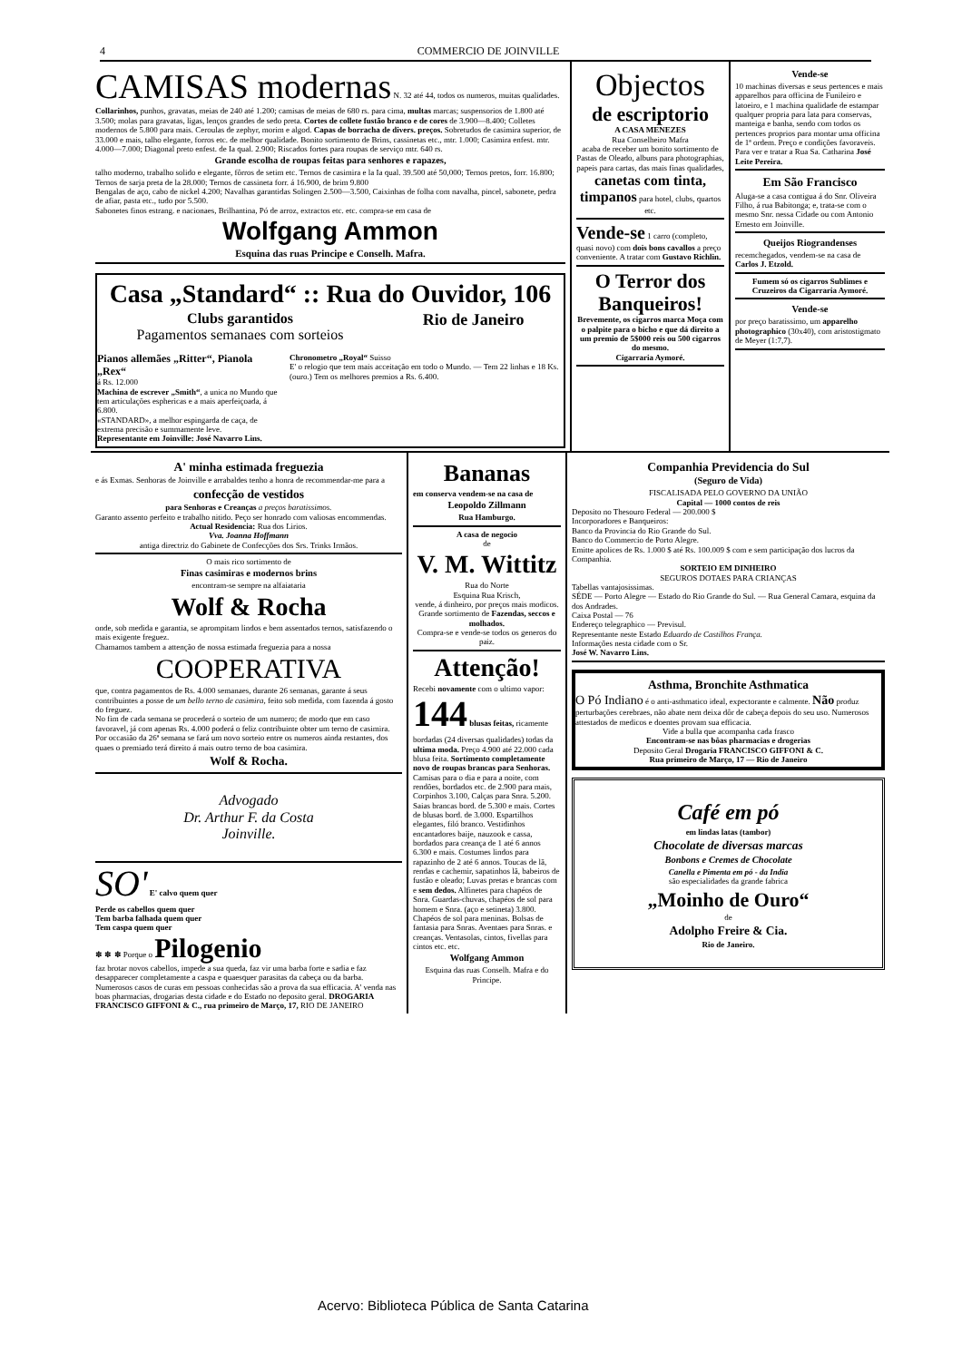4 COMMERCIO DE JOINVILLE
CAMISAS modernas N. 32 até 44, todos os numeros, muitas qualidades. Collarinhos, punhos, gravatas, meias de 240 até 1.200; camisas de meias de 680 rs. para cima, multas marcas; suspensorios de 1.800 até 3.500; molas para gravatas, ligas, lenços grandes de sedo preta. Cortes de collete fustão branco e de cores de 3.900—8.400; Colletes modernos de 5.800 para mais. Ceroulas de zephyr, morim e algod. Capas de borracha de divers. preços. Sobretudos de casimira superior, de 33.000 e mais, talho elegante, forros etc. de melhor qualidade. Bonito sortimento de Brins, cassinetas etc., mtr. 1.000; Casimira enfest. mtr. 4.000—7.000; Diagonal preto enfest. de Ia qual. 2.900; Riscados fortes para roupas de serviço mtr. 640 rs.
Grande escolha de roupas feitas para senhores e rapazes,
talho moderno, trabalho solido e elegante, fôrros de setim etc. Ternos de casimira e la Ia qual. 39.500 até 50,000; Ternos pretos, forr. 16.800; Ternos de sarja preta de la 28.000; Ternos de cassineta forr. á 16.900, de brim 9.800
Bengalas de aço, cabo de nickel 4.200; Navalhas garantidas Solingen 2.500—3.500, Caixinhas de folha com navalha, pincel, sabonete, pedra de afiar, pasta etc., tudo por 5.500.
Sabonetes finos estrang. e nacionaes, Brilhantina, Pó de arroz, extractos etc. etc. compra-se em casa de
Wolfgang Ammon
Esquina das ruas Principe e Conselh. Mafra.
Casa „Standard“ :: Rua do Ouvidor, 106
Clubs garantidos
Pagamentos semanaes com sorteios
Rio de Janeiro
Pianos allemães „Ritter“, Pianola „Rex“
á Rs. 12.000
Machina de escrever „Smith“, a unica no Mundo que tem articulações esphericas e a mais aperfeiçoada, á 6.800.
«STANDARD», a melhor espingarda de caça, de extrema precisão e summamente leve.
Representante em Joinville: José Navarro Lins.
Chronometro „Royal“ Suisso
E' o relogio que tem mais acceitação em todo o Mundo. — Tem 22 linhas e 18 Ks. (ouro.) Tem os melhores premios a Rs. 6.400.
Objectos
de escriptorio
A CASA MENEZES
Rua Conselheiro Mafra
acaba de receber um bonito sortimento de Pastas de Oleado, albuns para photographias, papeis para cartas, das mais finas qualidades, canetas com tinta, timpanos para hotel, clubs, quartos etc.
Vende-se 1 carro (completo, quasi novo) com dois bons cavallos a preço conveniente. A tratar com Gustavo Richlin.
O Terror dos Banqueiros!
Brevemente, os cigarros marca Moça com o palpite para o bicho e que dá direito a um premio de 5$000 reis ou 500 cigarros do mesmo.
Cigarraria Aymoré.
Vende-se
10 machinas diversas e seus pertences e mais apparelhos para officina de Funileiro e latoeiro, e 1 machina qualidade de estampar qualquer propria para lata para conservas, manteiga e banha, sendo com todos os pertences proprios para montar uma officina de 1ª ordem. Preço e condições favoraveis. Para ver e tratar a Rua Sa. Catharina José Leite Pereira.
Em São Francisco
Aluga-se a casa contigua á do Snr. Oliveira Filho, á rua Babitonga; e, trata-se com o mesmo Snr. nessa Cidade ou com Antonio Ernesto em Joinville.
Queijos Riograndenses
recemchegados, vendem-se na casa de Carlos J. Etzold.
Fumem só os cigarros Sublimes e Cruzeiros da Cigarraria Aymoré.
Vende-se
por preço baratissimo, um apparelho photographico (30x40), com aristostigmato de Meyer (1:7,7).
A' minha estimada freguezia
e ás Exmas. Senhoras de Joinville e arrabaldes tenho a honra de recommendar-me para a
confecção de vestidos
para Senhoras e Creanças a preços baratissimos.
Garanto assento perfeito e trabalho nitido. Peço ser honrado com valiosas encommendas.
Actual Residencia: Rua dos Lirios.
Vva. Joanna Hoffmann
antiga directriz do Gabinete de Confecções dos Srs. Trinks Irmãos.
O mais rico sortimento de
Finas casimiras e modernos brins
encontram-se sempre na alfaiataria
Wolf & Rocha
onde, sob medida e garantia, se aprompitam lindos e bem assentados ternos, satisfazendo o mais exigente freguez.
Chamamos tambem a attenção de nossa estimada freguezia para a nossa
COOPERATIVA
que, contra pagamentos de Rs. 4.000 semanaes, durante 26 semanas, garante á seus contribuintes a posse de um bello terno de casimira, feito sob medida, com fazenda á gosto do freguez.
No fim de cada semana se procederá o sorteio de um numero; de modo que em caso favoravel, já com apenas Rs. 4.000 poderá o feliz contribuinte obter um terno de casimira.
Por occasião da 26ª semana se fará um novo sorteio entre os numeros ainda restantes, dos quaes o premiado terá direito á mais outro terno de boa casimira.
Wolf & Rocha.
Advogado
Dr. Arthur F. da Costa
Joinville.
SO' E' calvo quem quer
Perde os cabellos quem quer
Tem barba falhada quem quer
Tem caspa quem quer
✽ ✽ ✽ Porque o Pilogenio
faz brotar novos cabellos, impede a sua queda, faz vir uma barba forte e sadia e faz desapparecer completamente a caspa e quaesquer parasitas da cabeça ou da barba. Numerosos casos de curas em pessoas conhecidas são a prova da sua efficacia. A' venda nas boas pharmacias, drogarias desta cidade e do Estado no deposito geral. DROGARIA FRANCISCO GIFFONI & C., rua primeiro de Março, 17, RIO DE JANEIRO
Bananas
em conserva vendem-se na casa de
Leopoldo Zillmann
Rua Hamburgo.
A casa de negocio
de
V. M. Wittitz
Rua do Norte
Esquina Rua Krisch,
vende, á dinheiro, por preços mais modicos.
Grande sortimento de Fazendas, seccos e molhados.
Compra-se e vende-se todos os generos do paiz.
Attenção!
Recebi novamente com o ultimo vapor: 144 blusas feitas, ricamente bordadas (24 diversas qualidades) todas da ultima moda. Preço 4.900 até 22.000 cada blusa feita. Sortimento completamente novo de roupas brancas para Senhoras. Camisas para o dia e para a noite, com rendões, bordados etc. de 2.900 para mais, Corpinhos 3.100, Calças para Snra. 5.200. Saias brancas bord. de 5.300 e mais. Cortes de blusas bord. de 3.000. Espartilhos elegantes, filó branco. Vestidinhos encantadores baije, nauzook e cassa, bordados para creança de 1 até 6 annos 6.300 e mais. Costumes lindos para rapazinho de 2 até 6 annos. Toucas de lã, rendas e cachemir, sapatinhos lã, babeiros de fustão e oleado; Luvas pretas e brancas com e sem dedos. Alfinetes para chapéos de Snra. Guardas-chuvas, chapéos de sol para homem e Snra. (aço e setineta) 3.800. Chapéos de sol para meninas. Bolsas de fantasia para Snras. Aventaes para Snras. e creanças. Ventasolas, cintos, fivellas para cintos etc. etc.
Wolfgang Ammon
Esquina das ruas Conselh. Mafra e do Principe.
Companhia Previdencia do Sul
(Seguro de Vida)
FISCALISADA PELO GOVERNO DA UNIÃO
Capital — 1000 contos de reis
Deposito no Thesouro Federal — 200.000 $
Incorporadores e Banqueiros:
Banco da Provincia do Rio Grande do Sul.
Banco do Commercio de Porto Alegre.
Emitte apolices de Rs. 1.000 $ até Rs. 100.009 $ com e sem participação dos lucros da Companhia.
SORTEIO EM DINHEIRO
SEGUROS DOTAES PARA CRIANÇAS
Tabellas vantajosissimas.
SÉDE — Porto Alegre — Estado do Rio Grande do Sul. — Rua General Camara, esquina da dos Andrades.
Caixa Postal — 76
Endereço telegraphico — Previsul.
Representante neste Estado Eduardo de Castilhos França.
Informações nesta cidade com o Sr.
José W. Navarro Lins.
Asthma, Bronchite Asthmatica
O Pó Indiano é o anti-asthmatico ideal, expectorante e calmente. Não produz perturbações cerebraes, não abate nem deixa dôr de cabeça depois do seu uso. Numerosos attestados de medicos e doentes provam sua efficacia.
Vide a bulla que acompanha cada frasco
Encontram-se nas bôas pharmacias e drogerias
Deposito Geral Drogaria FRANCISCO GIFFONI & C.
Rua primeiro de Março, 17 — Rio de Janeiro
Café em pó
em lindas latas (tambor)
Chocolate de diversas marcas
Bonbons e Cremes de Chocolate
Canella e Pimenta em pó - da India
são especialidades da grande fabrica
„Moinho de Ouro“
de
Adolpho Freire & Cia.
Rio de Janeiro.
Acervo: Biblioteca Pública de Santa Catarina